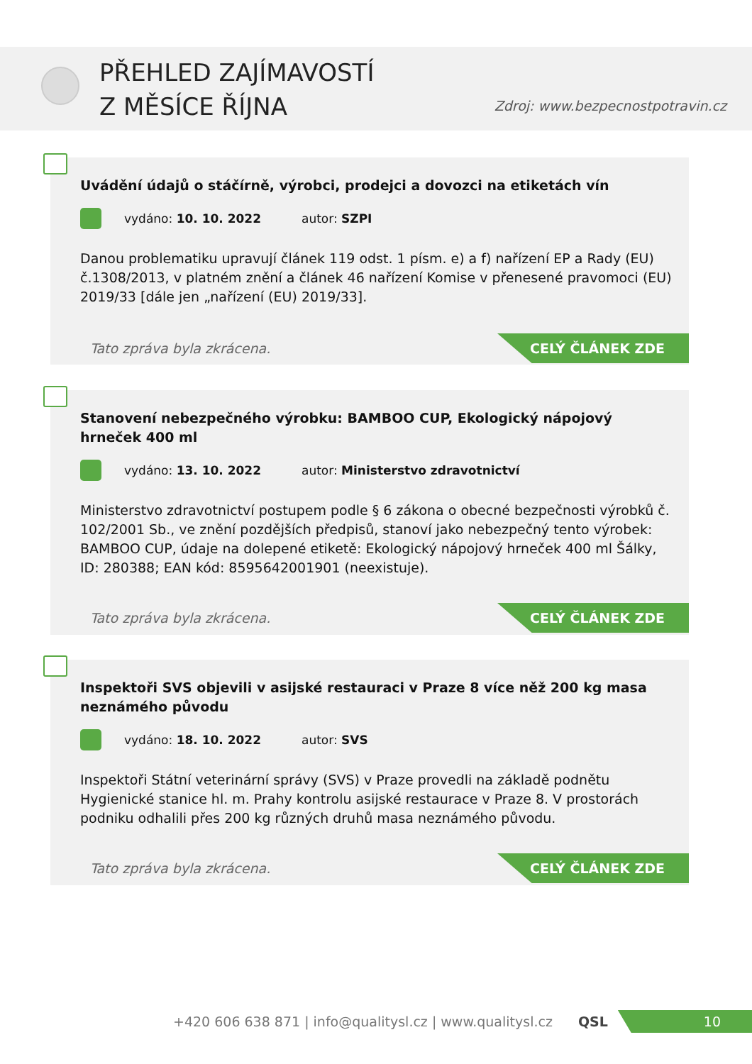PŘEHLED ZAJÍMAVOSTÍ
Z MĚSÍCE ŘÍJNA
Zdroj: www.bezpecnostpotravin.cz
Uvádění údajů o stáčírně, výrobci, prodejci a dovozci na etiketách vín
vydáno: 10. 10. 2022 autor: SZPI
Danou problematiku upravují článek 119 odst. 1 písm. e) a f) nařízení EP a Rady (EU) č.1308/2013, v platném znění a článek 46 nařízení Komise v přenesené pravomoci (EU) 2019/33 [dále jen „nařízení (EU) 2019/33].
Tato zpráva byla zkrácena.
CELÝ ČLÁNEK ZDE
Stanovení nebezpečného výrobku: BAMBOO CUP, Ekologický nápojový hrneček 400 ml
vydáno: 13. 10. 2022 autor: Ministerstvo zdravotnictví
Ministerstvo zdravotnictví postupem podle § 6 zákona o obecné bezpečnosti výrobků č. 102/2001 Sb., ve znění pozdějších předpisů, stanoví jako nebezpečný tento výrobek: BAMBOO CUP, údaje na dolepené etiketě: Ekologický nápojový hrneček 400 ml Šálky, ID: 280388; EAN kód: 8595642001901 (neexistuje).
Tato zpráva byla zkrácena.
CELÝ ČLÁNEK ZDE
Inspektoři SVS objevili v asijské restauraci v Praze 8 více něž 200 kg masa neznámého původu
vydáno: 18. 10. 2022 autor: SVS
Inspektoři Státní veterinární správy (SVS) v Praze provedli na základě podnětu Hygienické stanice hl. m. Prahy kontrolu asijské restaurace v Praze 8. V prostorách podniku odhalili přes 200 kg různých druhů masa neznámého původu.
Tato zpráva byla zkrácena.
CELÝ ČLÁNEK ZDE
+420 606 638 871 | info@qualitysl.cz | www.qualitysl.cz QSL
10